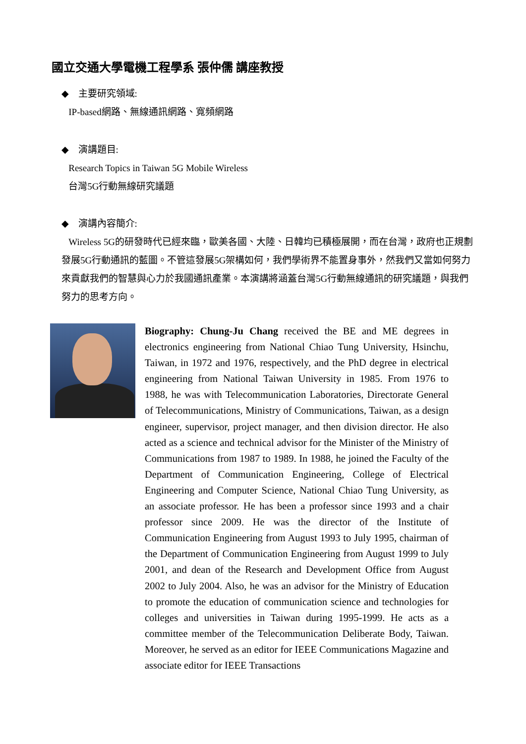國立交通大學電機工程學系 張仲儒 講座教授
◆ 主要研究領域:
IP-based網路、無線通訊網路、寬頻網路
◆ 演講題目:
Research Topics in Taiwan 5G Mobile Wireless
台灣5G行動無線研究議題
◆ 演講內容簡介:
Wireless 5G的研發時代已經來臨，歐美各國、大陸、日韓均已積極展開，而在台灣，政府也正規劃發展5G行動通訊的藍圖。不管這發展5G架構如何，我們學術界不能置身事外，然我們又當如何努力來貢獻我們的智慧與心力於我國通訊產業。本演講將涵蓋台灣5G行動無線通訊的研究議題，與我們努力的思考方向。
Biography: Chung-Ju Chang received the BE and ME degrees in electronics engineering from National Chiao Tung University, Hsinchu, Taiwan, in 1972 and 1976, respectively, and the PhD degree in electrical engineering from National Taiwan University in 1985. From 1976 to 1988, he was with Telecommunication Laboratories, Directorate General of Telecommunications, Ministry of Communications, Taiwan, as a design engineer, supervisor, project manager, and then division director. He also acted as a science and technical advisor for the Minister of the Ministry of Communications from 1987 to 1989. In 1988, he joined the Faculty of the Department of Communication Engineering, College of Electrical Engineering and Computer Science, National Chiao Tung University, as an associate professor. He has been a professor since 1993 and a chair professor since 2009. He was the director of the Institute of Communication Engineering from August 1993 to July 1995, chairman of the Department of Communication Engineering from August 1999 to July 2001, and dean of the Research and Development Office from August 2002 to July 2004. Also, he was an advisor for the Ministry of Education to promote the education of communication science and technologies for colleges and universities in Taiwan during 1995-1999. He acts as a committee member of the Telecommunication Deliberate Body, Taiwan. Moreover, he served as an editor for IEEE Communications Magazine and associate editor for IEEE Transactions